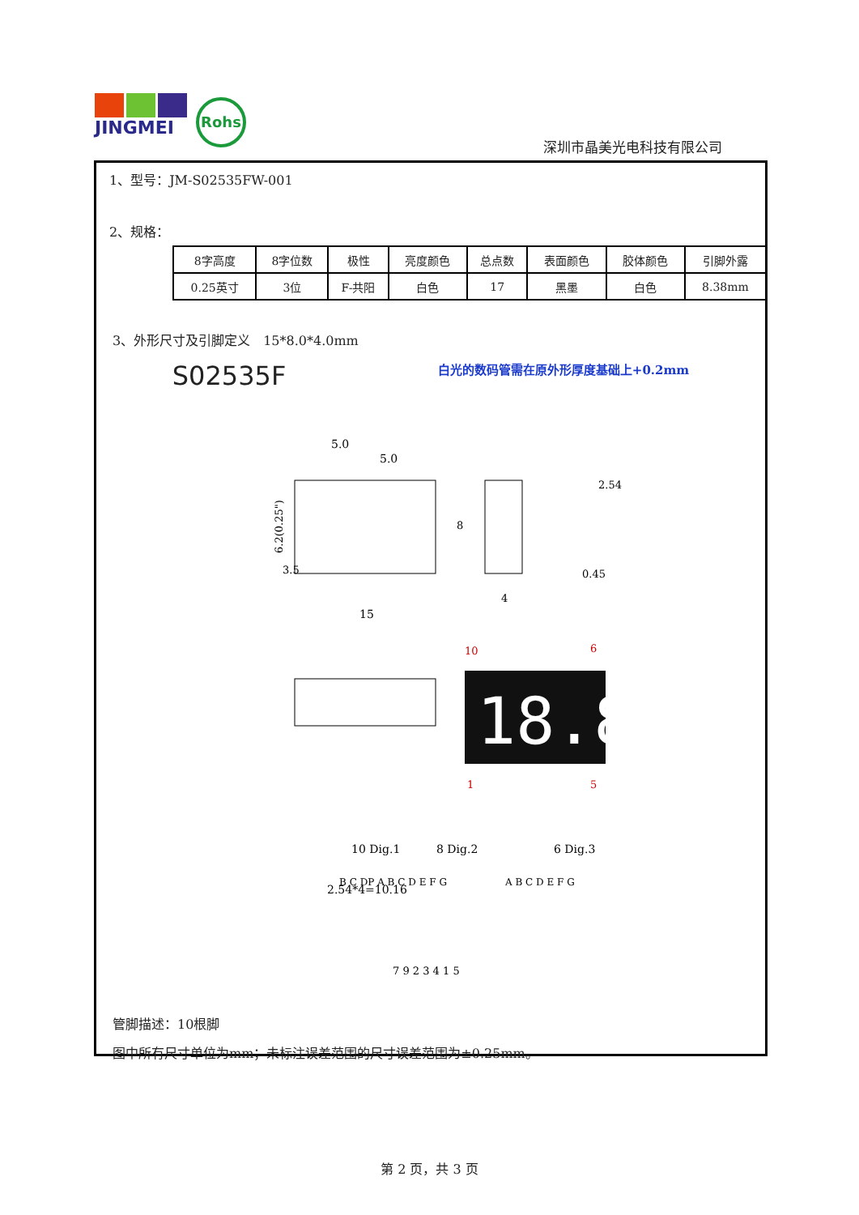JINGMEI
Rohs
深圳市晶美光电科技有限公司
1、型号：JM-S02535FW-001
2、规格：
| 8字高度 | 8字位数 | 极性 | 亮度颜色 | 总点数 | 表面颜色 | 胶体颜色 | 引脚外露 |
| 0.25英寸 | 3位 | F-共阳 | 白色 | 17 | 黑墨 | 白色 | 8.38mm |
3、外形尺寸及引脚定义　15*8.0*4.0mm
S02535F 白光的数码管需在原外形厚度基础上+0.2mm
5.0
5.0
3.5
15
6.2(0.25")
8
4
2.54
0.45
10
6
2.54*4=10.16
18.8
1
5
10 Dig.1
8 Dig.2
6 Dig.3
B C DP A B C D E F G
A B C D E F G
7 9 2 3 4 1 5
管脚描述：10根脚
图中所有尺寸单位为mm；未标注误差范围的尺寸误差范围为±0.25mm。
第 2 页，共 3 页